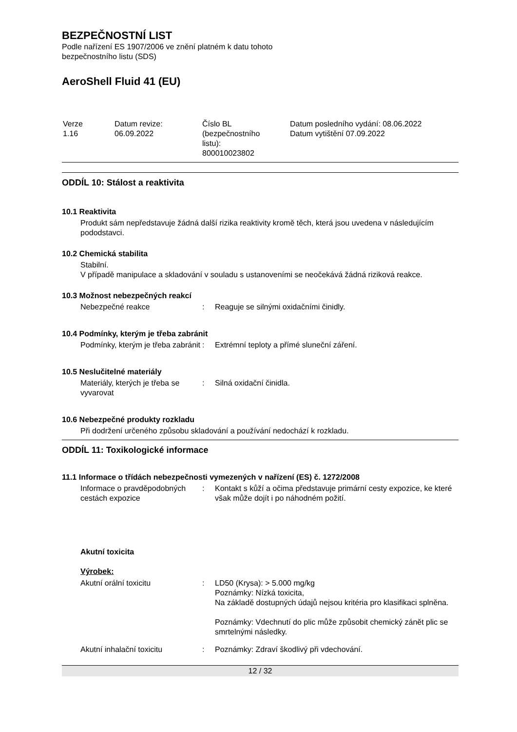BEZPEČNOSTNÍ LIST
Podle nařízení ES 1907/2006 ve znění platném k datu tohoto
bezpečnostního listu (SDS)
AeroShell Fluid 41 (EU)
| Verze 1.16 | Datum revize: 06.09.2022 | Číslo BL (bezpečnostního listu): 800010023802 | Datum posledního vydání: 08.06.2022 Datum vytištění 07.09.2022 |
ODDÍL 10: Stálost a reaktivita
10.1 Reaktivita
Produkt sám nepředstavuje žádná další rizika reaktivity kromě těch, která jsou uvedena v následujícím pododstavci.
10.2 Chemická stabilita
Stabilní.
V případě manipulace a skladování v souladu s ustanoveními se neočekává žádná riziková reakce.
10.3 Možnost nebezpečných reakcí
| Nebezpečné reakce | : | Reaguje se silnými oxidačními činidly. |
10.4 Podmínky, kterým je třeba zabránit
| Podmínky, kterým je třeba zabránit | : | Extrémní teploty a přímé sluneční záření. |
10.5 Neslučitelné materiály
| Materiály, kterých je třeba se vyvarovat | : | Silná oxidační činidla. |
10.6 Nebezpečné produkty rozkladu
Při dodržení určeného způsobu skladování a používání nedochází k rozkladu.
ODDÍL 11: Toxikologické informace
11.1 Informace o třídách nebezpečnosti vymezených v nařízení (ES) č. 1272/2008
| Informace o pravděpodobných cestách expozice | : | Kontakt s kůží a očima představuje primární cesty expozice, ke které však může dojít i po náhodném požití. |
Akutní toxicita
Výrobek:
| Akutní orální toxicitu | : | LD50 (Krysa): > 5.000 mg/kg Poznámky: Nízká toxicita, Na základě dostupných údajů nejsou kritéria pro klasifikaci splněna. Poznámky: Vdechnutí do plic může způsobit chemický zánět plic se smrtelnými následky. |
| Akutní inhalační toxicitu | : | Poznámky: Zdraví škodlivý při vdechování. |
12 / 32